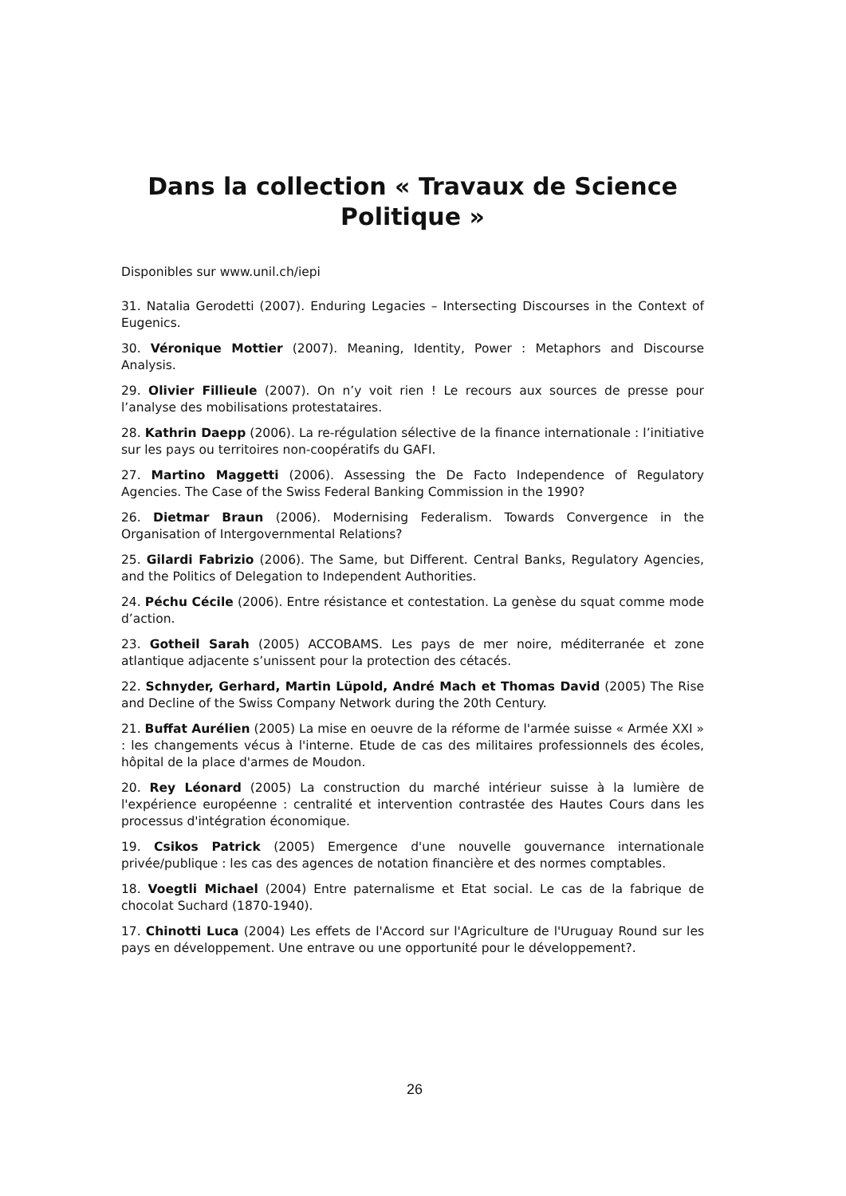Dans la collection « Travaux de Science Politique »
Disponibles sur www.unil.ch/iepi
31. Natalia Gerodetti (2007). Enduring Legacies – Intersecting Discourses in the Context of Eugenics.
30. Véronique Mottier (2007). Meaning, Identity, Power : Metaphors and Discourse Analysis.
29. Olivier Fillieule (2007). On n’y voit rien ! Le recours aux sources de presse pour l’analyse des mobilisations protestataires.
28. Kathrin Daepp (2006). La re-régulation sélective de la finance internationale : l’initiative sur les pays ou territoires non-coopératifs du GAFI.
27. Martino Maggetti (2006). Assessing the De Facto Independence of Regulatory Agencies. The Case of the Swiss Federal Banking Commission in the 1990?
26. Dietmar Braun (2006). Modernising Federalism. Towards Convergence in the Organisation of Intergovernmental Relations?
25. Gilardi Fabrizio (2006). The Same, but Different. Central Banks, Regulatory Agencies, and the Politics of Delegation to Independent Authorities.
24. Péchu Cécile (2006). Entre résistance et contestation. La genèse du squat comme mode d’action.
23. Gotheil Sarah (2005) ACCOBAMS. Les pays de mer noire, méditerranée et zone atlantique adjacente s’unissent pour la protection des cétacés.
22. Schnyder, Gerhard, Martin Lüpold, André Mach et Thomas David (2005) The Rise and Decline of the Swiss Company Network during the 20th Century.
21. Buffat Aurélien (2005) La mise en oeuvre de la réforme de l'armée suisse « Armée XXI » : les changements vécus à l'interne. Etude de cas des militaires professionnels des écoles, hôpital de la place d'armes de Moudon.
20. Rey Léonard (2005) La construction du marché intérieur suisse à la lumière de l'expérience européenne : centralité et intervention contrastée des Hautes Cours dans les processus d'intégration économique.
19. Csikos Patrick (2005) Emergence d'une nouvelle gouvernance internationale privée/publique : les cas des agences de notation financière et des normes comptables.
18. Voegtli Michael (2004) Entre paternalisme et Etat social. Le cas de la fabrique de chocolat Suchard (1870-1940).
17. Chinotti Luca (2004) Les effets de l'Accord sur l'Agriculture de l'Uruguay Round sur les pays en développement. Une entrave ou une opportunité pour le développement?.
26